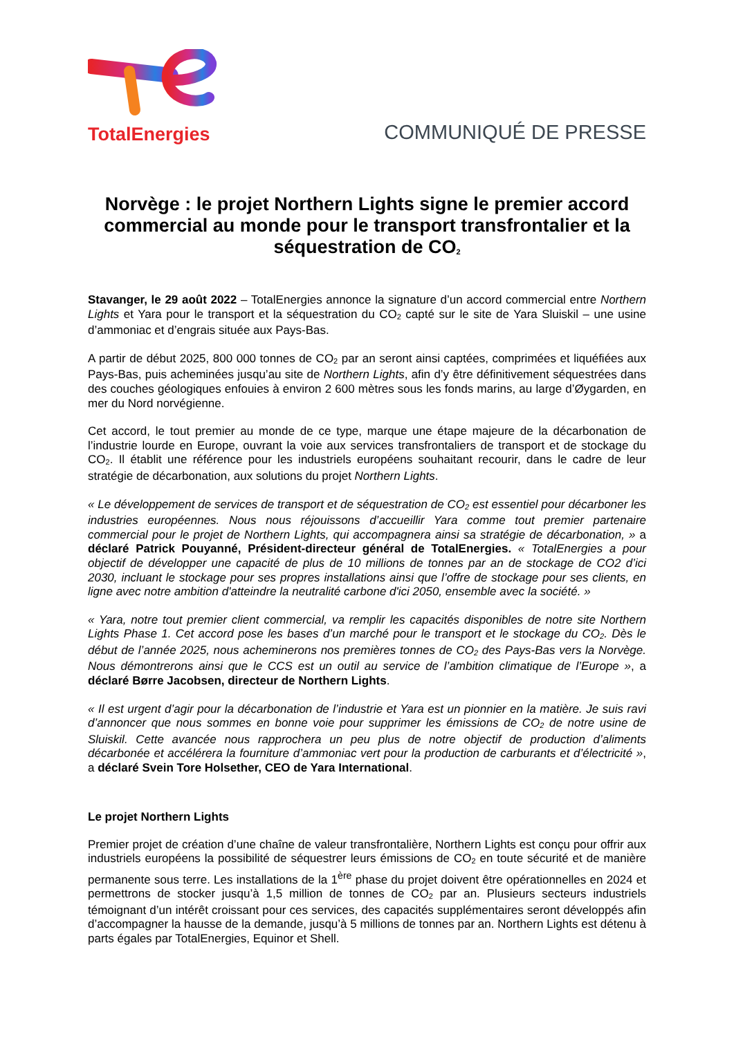TotalEnergies
COMMUNIQUÉ DE PRESSE
Norvège : le projet Northern Lights signe le premier accord commercial au monde pour le transport transfrontalier et la séquestration de CO<sub>2</sub>
Stavanger, le 29 août 2022 – TotalEnergies annonce la signature d’un accord commercial entre Northern Lights et Yara pour le transport et la séquestration du CO<sub>2</sub> capté sur le site de Yara Sluiskil – une usine d’ammoniac et d’engrais située aux Pays-Bas.
A partir de début 2025, 800 000 tonnes de CO<sub>2</sub> par an seront ainsi captées, comprimées et liquéfiées aux Pays-Bas, puis acheminées jusqu’au site de Northern Lights, afin d’y être définitivement séquestrées dans des couches géologiques enfouies à environ 2 600 mètres sous les fonds marins, au large d’Øygarden, en mer du Nord norvégienne.
Cet accord, le tout premier au monde de ce type, marque une étape majeure de la décarbonation de l’industrie lourde en Europe, ouvrant la voie aux services transfrontaliers de transport et de stockage du CO<sub>2</sub>. Il établit une référence pour les industriels européens souhaitant recourir, dans le cadre de leur stratégie de décarbonation, aux solutions du projet Northern Lights.
« Le développement de services de transport et de séquestration de CO<sub>2</sub> est essentiel pour décarboner les industries européennes. Nous nous réjouissons d’accueillir Yara comme tout premier partenaire commercial pour le projet de Northern Lights, qui accompagnera ainsi sa stratégie de décarbonation, » a déclaré Patrick Pouyanné, Président-directeur général de TotalEnergies. « TotalEnergies a pour objectif de développer une capacité de plus de 10 millions de tonnes par an de stockage de CO2 d’ici 2030, incluant le stockage pour ses propres installations ainsi que l’offre de stockage pour ses clients, en ligne avec notre ambition d'atteindre la neutralité carbone d'ici 2050, ensemble avec la société. »
« Yara, notre tout premier client commercial, va remplir les capacités disponibles de notre site Northern Lights Phase 1. Cet accord pose les bases d’un marché pour le transport et le stockage du CO<sub>2</sub>. Dès le début de l’année 2025, nous acheminerons nos premières tonnes de CO<sub>2</sub> des Pays-Bas vers la Norvège. Nous démontrerons ainsi que le CCS est un outil au service de l’ambition climatique de l’Europe », a déclaré Børre Jacobsen, directeur de Northern Lights.
« Il est urgent d’agir pour la décarbonation de l’industrie et Yara est un pionnier en la matière. Je suis ravi d’annoncer que nous sommes en bonne voie pour supprimer les émissions de CO<sub>2</sub> de notre usine de Sluiskil. Cette avancée nous rapprochera un peu plus de notre objectif de production d’aliments décarbonée et accélérera la fourniture d’ammoniac vert pour la production de carburants et d’électricité », a déclaré Svein Tore Holsether, CEO de Yara International.
Le projet Northern Lights
Premier projet de création d’une chaîne de valeur transfrontalière, Northern Lights est conçu pour offrir aux industriels européens la possibilité de séquestrer leurs émissions de CO<sub>2</sub> en toute sécurité et de manière permanente sous terre. Les installations de la 1<sup>ère</sup> phase du projet doivent être opérationnelles en 2024 et permettrons de stocker jusqu’à 1,5 million de tonnes de CO<sub>2</sub> par an. Plusieurs secteurs industriels témoignant d’un intérêt croissant pour ces services, des capacités supplémentaires seront développés afin d’accompagner la hausse de la demande, jusqu’à 5 millions de tonnes par an. Northern Lights est détenu à parts égales par TotalEnergies, Equinor et Shell.